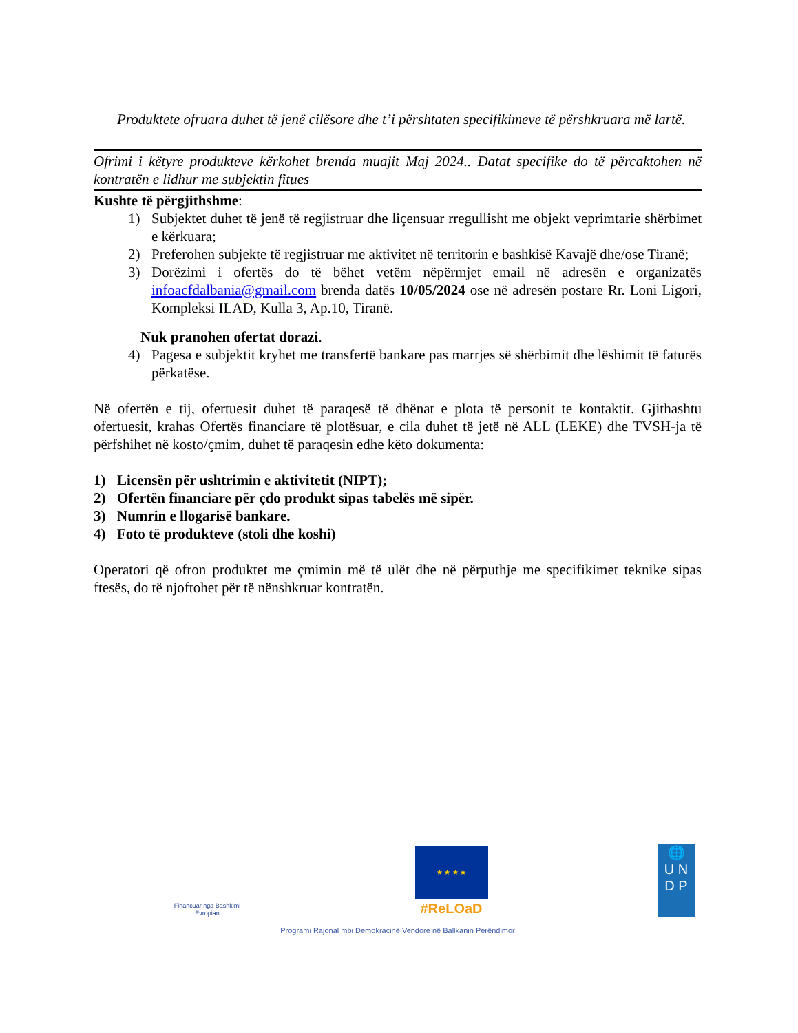Produktete ofruara duhet të jenë cilësore dhe t’i përshtaten specifikimeve të përshkruara më lartë.
Ofrimi i këtyre produkteve kërkohet brenda muajit Maj 2024.. Datat specifike do të përcaktohen në kontratën e lidhur me subjektin fitues
Kushte të përgjithshme:
1) Subjektet duhet të jenë të regjistruar dhe liçensuar rregullisht me objekt veprimtarie shërbimet e kërkuara;
2) Preferohen subjekte të regjistruar me aktivitet në territorin e bashkisë Kavajë dhe/ose Tiranë;
3) Dorëzimi i ofertës do të bëhet vetëm nëpërmjet email në adresën e organizatës infoacfdalbania@gmail.com brenda datës 10/05/2024 ose në adresën postare Rr. Loni Ligori, Kompleksi ILAD, Kulla 3, Ap.10, Tiranë.
Nuk pranohen ofertat dorazi.
4) Pagesa e subjektit kryhet me transfertë bankare pas marrjes së shërbimit dhe lëshimit të faturës përkatëse.
Në ofertën e tij, ofertuesit duhet të paraqesë të dhënat e plota të personit te kontaktit. Gjithashtu ofertuesit, krahas Ofertës financiare të plotësuar, e cila duhet të jetë në ALL (LEKE) dhe TVSH-ja të përfshihet në kosto/çmim, duhet të paraqesin edhe këto dokumenta:
1) Licensën për ushtrimin e aktivitetit (NIPT);
2) Ofertën financiare për çdo produkt sipas tabelës më sipër.
3) Numrin e llogarisë bankare.
4) Foto të produkteve (stoli dhe koshi)
Operatori që ofron produktet me çmimin më të ulët dhe në përputhje me specifikimet teknike sipas ftesës, do të njoftohet për të nënshkruar kontratën.
Financuar nga Bashkimi Evropian
★ ★ ★ ★
#ReLOaD
🌐
U N
D P
Programi Rajonal mbi Demokracinë Vendore në Ballkanin Perëndimor